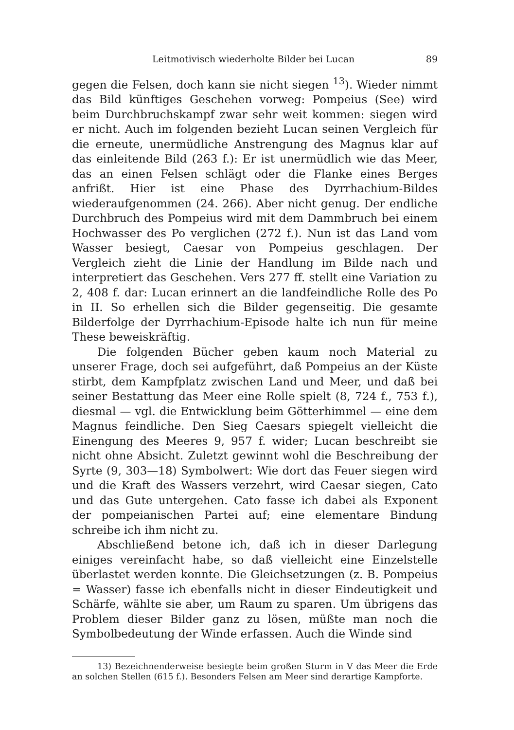Leitmotivisch wiederholte Bilder bei Lucan 89
gegen die Felsen, doch kann sie nicht siegen <sup>13</sup>). Wieder nimmt das Bild künftiges Geschehen vorweg: Pompeius (See) wird beim Durchbruchskampf zwar sehr weit kommen: siegen wird er nicht. Auch im folgenden bezieht Lucan seinen Vergleich für die erneute, unermüdliche Anstrengung des Magnus klar auf das einleitende Bild (263 f.): Er ist unermüdlich wie das Meer, das an einen Felsen schlägt oder die Flanke eines Berges anfrißt. Hier ist eine Phase des Dyrrhachium-Bildes wiederaufgenommen (24. 266). Aber nicht genug. Der endliche Durchbruch des Pompeius wird mit dem Dammbruch bei einem Hochwasser des Po verglichen (272 f.). Nun ist das Land vom Wasser besiegt, Caesar von Pompeius geschlagen. Der Vergleich zieht die Linie der Handlung im Bilde nach und interpretiert das Geschehen. Vers 277 ff. stellt eine Variation zu 2, 408 f. dar: Lucan erinnert an die landfeindliche Rolle des Po in II. So erhellen sich die Bilder gegenseitig. Die gesamte Bilderfolge der Dyrrhachium-Episode halte ich nun für meine These beweiskräftig.
Die folgenden Bücher geben kaum noch Material zu unserer Frage, doch sei aufgeführt, daß Pompeius an der Küste stirbt, dem Kampfplatz zwischen Land und Meer, und daß bei seiner Bestattung das Meer eine Rolle spielt (8, 724 f., 753 f.), diesmal — vgl. die Entwicklung beim Götterhimmel — eine dem Magnus feindliche. Den Sieg Caesars spiegelt vielleicht die Einengung des Meeres 9, 957 f. wider; Lucan beschreibt sie nicht ohne Absicht. Zuletzt gewinnt wohl die Beschreibung der Syrte (9, 303—18) Symbolwert: Wie dort das Feuer siegen wird und die Kraft des Wassers verzehrt, wird Caesar siegen, Cato und das Gute untergehen. Cato fasse ich dabei als Exponent der pompeianischen Partei auf; eine elementare Bindung schreibe ich ihm nicht zu.
Abschließend betone ich, daß ich in dieser Darlegung einiges vereinfacht habe, so daß vielleicht eine Einzelstelle überlastet werden konnte. Die Gleichsetzungen (z. B. Pompeius = Wasser) fasse ich ebenfalls nicht in dieser Eindeutigkeit und Schärfe, wählte sie aber, um Raum zu sparen. Um übrigens das Problem dieser Bilder ganz zu lösen, müßte man noch die Symbolbedeutung der Winde erfassen. Auch die Winde sind
13) Bezeichnenderweise besiegte beim großen Sturm in V das Meer die Erde an solchen Stellen (615 f.). Besonders Felsen am Meer sind derartige Kampforte.